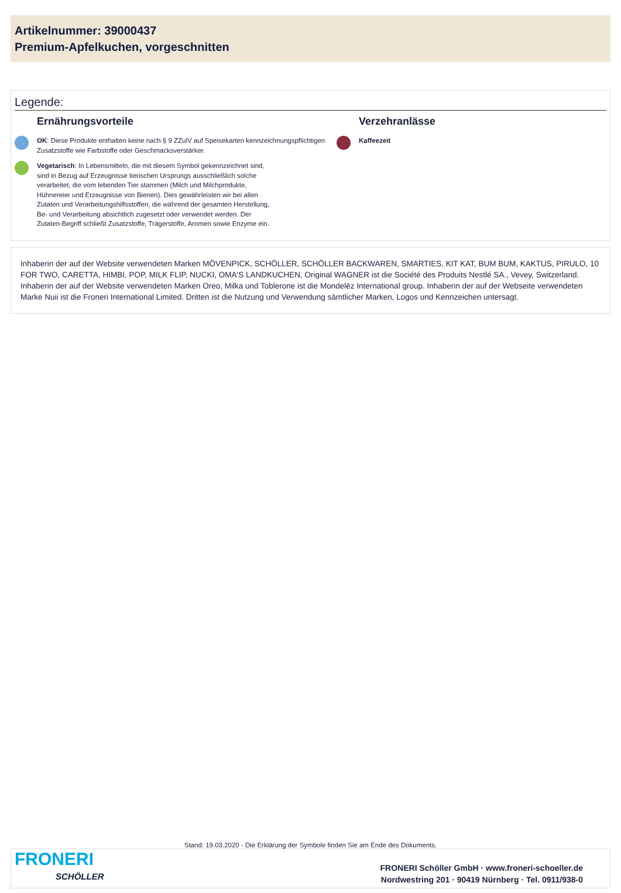Artikelnummer: 39000437
Premium-Apfelkuchen, vorgeschnitten
Legende:
Ernährungsvorteile
OK: Diese Produkte enthalten keine nach § 9 ZZulV auf Speisekarten kennzeichnungspflichtigen Zusatzstoffe wie Farbstoffe oder Geschmacksverstärker.
Vegetarisch: In Lebensmitteln, die mit diesem Symbol gekennzeichnet sind, sind in Bezug auf Erzeugnisse tierischen Ursprungs ausschließlich solche verarbeitet, die vom lebenden Tier stammen (Milch und Milchprodukte, Hühnereier und Erzeugnisse von Bienen). Dies gewährleisten wir bei allen Zutaten und Verarbeitungshilfsstoffen, die während der gesamten Herstellung, Be- und Verarbeitung absichtlich zugesetzt oder verwendet werden. Der Zutaten-Begriff schließt Zusatzstoffe, Trägerstoffe, Aromen sowie Enzyme ein.
Verzehranlässe
Kaffeezeit
Inhaberin der auf der Website verwendeten Marken MÖVENPICK, SCHÖLLER, SCHÖLLER BACKWAREN, SMARTIES, KIT KAT, BUM BUM, KAKTUS, PIRULO, 10 FOR TWO, CARETTA, HIMBI, POP, MILK FLIP, NUCKI, OMA'S LANDKUCHEN, Original WAGNER ist die Société des Produits Nestlé SA., Vevey, Switzerland. Inhaberin der auf der Website verwendeten Marken Oreo, Milka und Toblerone ist die Mondelēz International group. Inhaberin der auf der Webseite verwendeten Marke Nuii ist die Froneri International Limited. Dritten ist die Nutzung und Verwendung sämtlicher Marken, Logos und Kennzeichen untersagt.
Stand: 19.03.2020 - Die Erklärung der Symbole finden Sie am Ende des Dokuments.
FRONERI
SCHÖLLER
FRONERI Schöller GmbH · www.froneri-schoeller.de
Nordwestring 201 · 90419 Nürnberg · Tel. 0911/938-0